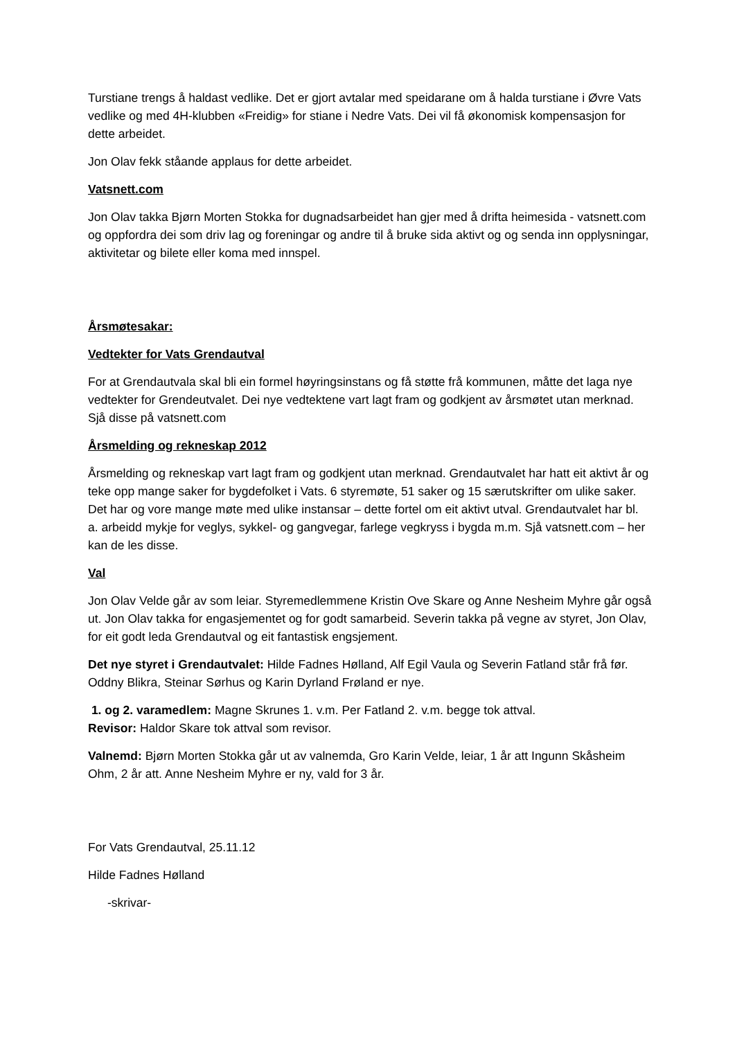Turstiane trengs å haldast vedlike. Det er gjort avtalar med speidarane om å halda turstiane i Øvre Vats vedlike og med 4H-klubben «Freidig» for stiane i Nedre Vats. Dei vil få økonomisk kompensasjon for dette arbeidet.
Jon Olav fekk ståande applaus for dette arbeidet.
Vatsnett.com
Jon Olav takka Bjørn Morten Stokka for dugnadsarbeidet han gjer med å drifta heimesida - vatsnett.com og oppfordra dei som driv lag og foreningar og andre til å bruke sida aktivt og og senda inn opplysningar, aktivitetar og bilete eller koma med innspel.
Årsmøtesakar:
Vedtekter for Vats Grendautval
For at Grendautvala skal bli ein formel høyringsinstans og få støtte frå kommunen, måtte det laga nye vedtekter for Grendeutvalet. Dei nye vedtektene vart lagt fram og godkjent av årsmøtet utan merknad. Sjå disse på vatsnett.com
Årsmelding og rekneskap 2012
Årsmelding og rekneskap vart lagt fram og godkjent utan merknad. Grendautvalet har hatt eit aktivt år og teke opp mange saker for bygdefolket i Vats. 6 styremøte, 51 saker og 15 særutskrifter om ulike saker. Det har og vore mange møte med ulike instansar – dette fortel om eit aktivt utval. Grendautvalet har bl. a. arbeidd mykje for veglys, sykkel- og gangvegar, farlege vegkryss i bygda m.m. Sjå vatsnett.com – her kan de les disse.
Val
Jon Olav Velde går av som leiar. Styremedlemmene Kristin Ove Skare og Anne Nesheim Myhre går også ut. Jon Olav takka for engasjementet og for godt samarbeid. Severin takka på vegne av styret, Jon Olav, for eit godt leda Grendautval og eit fantastisk engsjement.
Det nye styret i Grendautvalet: Hilde Fadnes Hølland, Alf Egil Vaula og Severin Fatland står frå før. Oddny Blikra, Steinar Sørhus og Karin Dyrland Frøland er nye.
1. og 2. varamedlem: Magne Skrunes 1. v.m. Per Fatland 2. v.m. begge tok attval.
Revisor: Haldor Skare tok attval som revisor.
Valnemd: Bjørn Morten Stokka går ut av valnemda, Gro Karin Velde, leiar, 1 år att Ingunn Skåsheim Ohm, 2 år att. Anne Nesheim Myhre er ny, vald for 3 år.
For Vats Grendautval, 25.11.12
Hilde Fadnes Hølland
-skrivar-